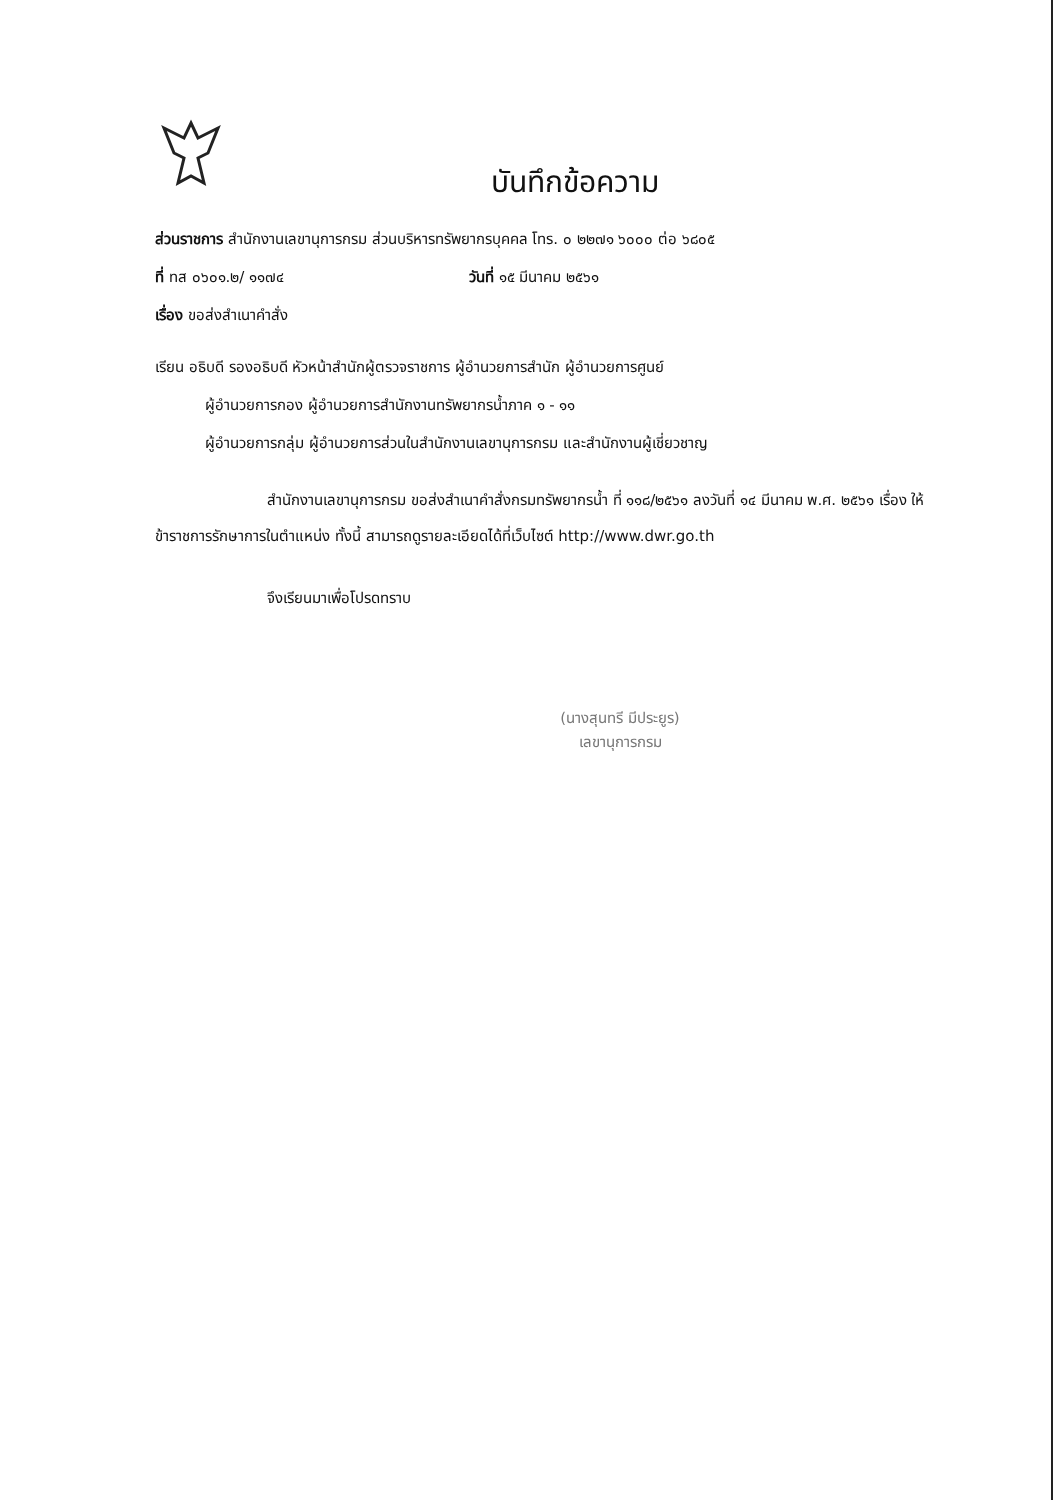บันทึกข้อความ
ส่วนราชการ สำนักงานเลขานุการกรม ส่วนบริหารทรัพยากรบุคคล โทร. ๐ ๒๒๗๑ ๖๐๐๐ ต่อ ๖๘๐๕
ที่ ทส ๐๖๐๑.๒/ ๑๑๗๔ วันที่ ๑๕ มีนาคม ๒๕๖๑
เรื่อง ขอส่งสำเนาคำสั่ง
เรียน อธิบดี รองอธิบดี หัวหน้าสำนักผู้ตรวจราชการ ผู้อำนวยการสำนัก ผู้อำนวยการศูนย์
ผู้อำนวยการกอง ผู้อำนวยการสำนักงานทรัพยากรน้ำภาค ๑ - ๑๑
ผู้อำนวยการกลุ่ม ผู้อำนวยการส่วนในสำนักงานเลขานุการกรม และสำนักงานผู้เชี่ยวชาญ
สำนักงานเลขานุการกรม ขอส่งสำเนาคำสั่งกรมทรัพยากรน้ำ ที่ ๑๑๘/๒๕๖๑ ลงวันที่ ๑๔ มีนาคม พ.ศ. ๒๕๖๑ เรื่อง ให้ข้าราชการรักษาการในตำแหน่ง ทั้งนี้ สามารถดูรายละเอียดได้ที่เว็บไซต์ http://www.dwr.go.th
จึงเรียนมาเพื่อโปรดทราบ
(นางสุนทรี มีประยูร)
เลขานุการกรม